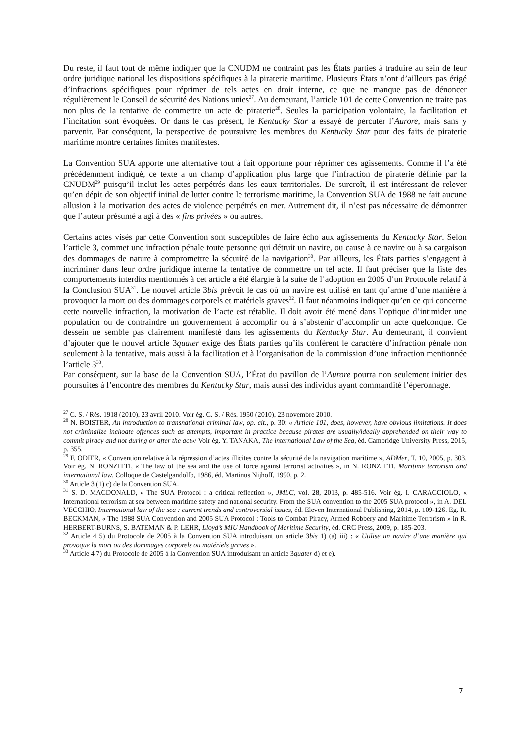Du reste, il faut tout de même indiquer que la CNUDM ne contraint pas les États parties à traduire au sein de leur ordre juridique national les dispositions spécifiques à la piraterie maritime. Plusieurs États n’ont d’ailleurs pas érigé d’infractions spécifiques pour réprimer de tels actes en droit interne, ce que ne manque pas de dénoncer régulièrement le Conseil de sécurité des Nations unies<sup>27</sup>. Au demeurant, l’article 101 de cette Convention ne traite pas non plus de la tentative de commettre un acte de piraterie<sup>28</sup>. Seules la participation volontaire, la facilitation et l’incitation sont évoquées. Or dans le cas présent, le Kentucky Star a essayé de percuter l’Aurore, mais sans y parvenir. Par conséquent, la perspective de poursuivre les membres du Kentucky Star pour des faits de piraterie maritime montre certaines limites manifestes.
La Convention SUA apporte une alternative tout à fait opportune pour réprimer ces agissements. Comme il l’a été précédemment indiqué, ce texte a un champ d’application plus large que l’infraction de piraterie définie par la CNUDM<sup>29</sup> puisqu’il inclut les actes perpétrés dans les eaux territoriales. De surcroît, il est intéressant de relever qu’en dépit de son objectif initial de lutter contre le terrorisme maritime, la Convention SUA de 1988 ne fait aucune allusion à la motivation des actes de violence perpétrés en mer. Autrement dit, il n’est pas nécessaire de démontrer que l’auteur présumé a agi à des « fins privées » ou autres.
Certains actes visés par cette Convention sont susceptibles de faire écho aux agissements du Kentucky Star. Selon l’article 3, commet une infraction pénale toute personne qui détruit un navire, ou cause à ce navire ou à sa cargaison des dommages de nature à compromettre la sécurité de la navigation<sup>30</sup>. Par ailleurs, les États parties s’engagent à incriminer dans leur ordre juridique interne la tentative de commettre un tel acte. Il faut préciser que la liste des comportements interdits mentionnés à cet article a été élargie à la suite de l’adoption en 2005 d’un Protocole relatif à la Conclusion SUA<sup>31</sup>. Le nouvel article 3bis prévoit le cas où un navire est utilisé en tant qu’arme d’une manière à provoquer la mort ou des dommages corporels et matériels graves<sup>32</sup>. Il faut néanmoins indiquer qu’en ce qui concerne cette nouvelle infraction, la motivation de l’acte est rétablie. Il doit avoir été mené dans l’optique d’intimider une population ou de contraindre un gouvernement à accomplir ou à s’abstenir d’accomplir un acte quelconque. Ce dessein ne semble pas clairement manifesté dans les agissements du Kentucky Star. Au demeurant, il convient d’ajouter que le nouvel article 3quater exige des États parties qu’ils confèrent le caractère d’infraction pénale non seulement à la tentative, mais aussi à la facilitation et à l’organisation de la commission d’une infraction mentionnée l’article 3<sup>33</sup>.
Par conséquent, sur la base de la Convention SUA, l’État du pavillon de l’Aurore pourra non seulement initier des poursuites à l’encontre des membres du Kentucky Star, mais aussi des individus ayant commandité l’éperonnage.
<sup>27</sup> C. S. / Rés. 1918 (2010), 23 avril 2010. Voir ég. C. S. / Rés. 1950 (2010), 23 novembre 2010.
<sup>28</sup> N. BOISTER, An introduction to transnational criminal law, op. cit., p. 30: « Article 101, does, however, have obvious limitations. It does not criminalize inchoate offences such as attempts, important in practice because pirates are usually/ideally apprehended on their way to commit piracy and not during or after the act»/ Voir ég. Y. TANAKA, The international Law of the Sea, éd. Cambridge University Press, 2015, p. 355.
<sup>29</sup> F. ODIER, « Convention relative à la répression d’actes illicites contre la sécurité de la navigation maritime », ADMer, T. 10, 2005, p. 303. Voir ég. N. RONZITTI, « The law of the sea and the use of force against terrorist activities », in N. RONZITTI, Maritime terrorism and international law, Colloque de Castelgandolfo, 1986, éd. Martinus Nijhoff, 1990, p. 2.
<sup>30</sup> Article 3 (1) c) de la Convention SUA.
<sup>31</sup> S. D. MACDONALD, « The SUA Protocol : a critical reflection », JMLC, vol. 28, 2013, p. 485-516. Voir ég. I. CARACCIOLO, « International terrorism at sea between maritime safety and national security. From the SUA convention to the 2005 SUA protocol », in A. DEL VECCHIO, International law of the sea : current trends and controversial issues, éd. Eleven International Publishing, 2014, p. 109-126. Eg. R. BECKMAN, « The 1988 SUA Convention and 2005 SUA Protocol : Tools to Combat Piracy, Armed Robbery and Maritime Terrorism » in R. HERBERT-BURNS, S. BATEMAN & P. LEHR, Lloyd’s MIU Handbook of Maritime Security, éd. CRC Press, 2009, p. 185-203.
<sup>32</sup> Article 4 5) du Protocole de 2005 à la Convention SUA introduisant un article 3bis 1) (a) iii) : « Utilise un navire d’une manière qui provoque la mort ou des dommages corporels ou matériels graves ».
<sup>33</sup> Article 4 7) du Protocole de 2005 à la Convention SUA introduisant un article 3quater d) et e).
7